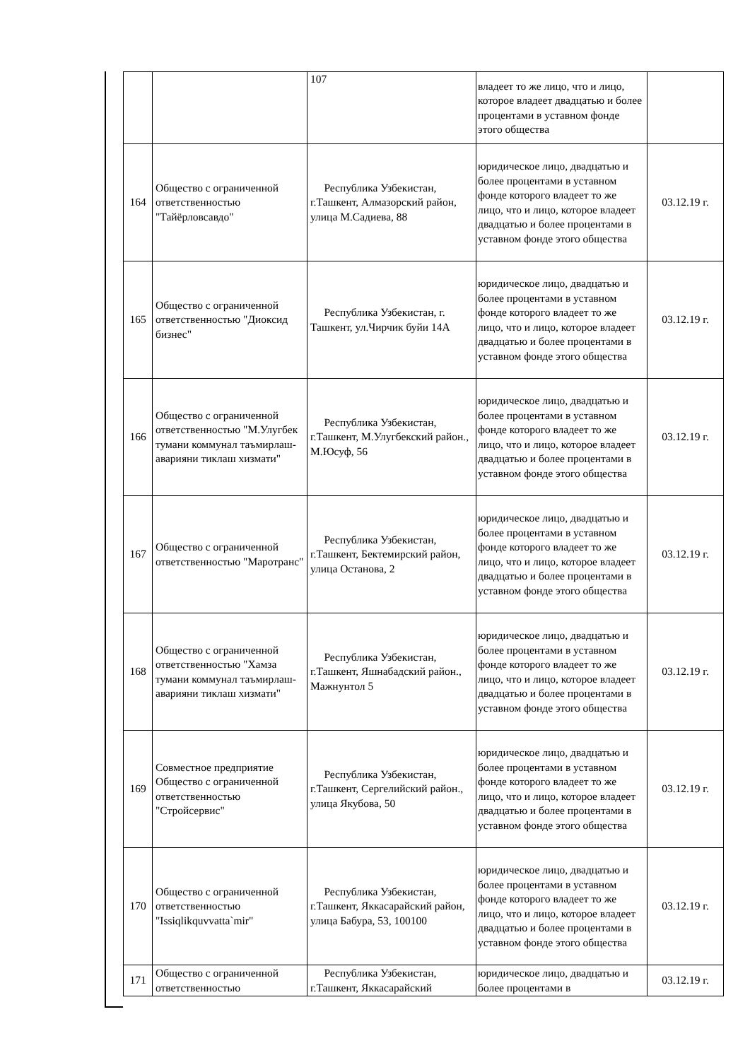| | | 107 | владеет то же лицо, что и лицо, которое владеет двадцатью и более процентами в уставном фонде этого общества | |
| 164 | Общество с ограниченной ответственностью "Тайёрловсавдо" | Республика Узбекистан, г.Ташкент, Алмазорский район, улица М.Садиева, 88 | юридическое лицо, двадцатью и более процентами в уставном фонде которого владеет то же лицо, что и лицо, которое владеет двадцатью и более процентами в уставном фонде этого общества | 03.12.19 г. |
| 165 | Общество с ограниченной ответственностью "Диоксид бизнес" | Республика Узбекистан, г. Ташкент, ул.Чирчик буйи 14А | юридическое лицо, двадцатью и более процентами в уставном фонде которого владеет то же лицо, что и лицо, которое владеет двадцатью и более процентами в уставном фонде этого общества | 03.12.19 г. |
| 166 | Общество с ограниченной ответственностью "М.Улугбек тумани коммунал таъмирлаш-аварияни тиклаш хизмати" | Республика Узбекистан, г.Ташкент, М.Улугбекский район., М.Юсуф, 56 | юридическое лицо, двадцатью и более процентами в уставном фонде которого владеет то же лицо, что и лицо, которое владеет двадцатью и более процентами в уставном фонде этого общества | 03.12.19 г. |
| 167 | Общество с ограниченной ответственностью "Маротранс" | Республика Узбекистан, г.Ташкент, Бектемирский район, улица Останова, 2 | юридическое лицо, двадцатью и более процентами в уставном фонде которого владеет то же лицо, что и лицо, которое владеет двадцатью и более процентами в уставном фонде этого общества | 03.12.19 г. |
| 168 | Общество с ограниченной ответственностью "Хамза тумани коммунал таъмирлаш-аварияни тиклаш хизмати" | Республика Узбекистан, г.Ташкент, Яшнабадский район., Мажнунтол 5 | юридическое лицо, двадцатью и более процентами в уставном фонде которого владеет то же лицо, что и лицо, которое владеет двадцатью и более процентами в уставном фонде этого общества | 03.12.19 г. |
| 169 | Совместное предприятие Общество с ограниченной ответственностью "Стройсервис" | Республика Узбекистан, г.Ташкент, Сергелийский район., улица Якубова, 50 | юридическое лицо, двадцатью и более процентами в уставном фонде которого владеет то же лицо, что и лицо, которое владеет двадцатью и более процентами в уставном фонде этого общества | 03.12.19 г. |
| 170 | Общество с ограниченной ответственностью "Issiqlikquvvatta`mir" | Республика Узбекистан, г.Ташкент, Яккасарайский район, улица Бабура, 53, 100100 | юридическое лицо, двадцатью и более процентами в уставном фонде которого владеет то же лицо, что и лицо, которое владеет двадцатью и более процентами в уставном фонде этого общества | 03.12.19 г. |
| 171 | Общество с ограниченной ответственностью | Республика Узбекистан, г.Ташкент, Яккасарайский | юридическое лицо, двадцатью и более процентами в | 03.12.19 г. |